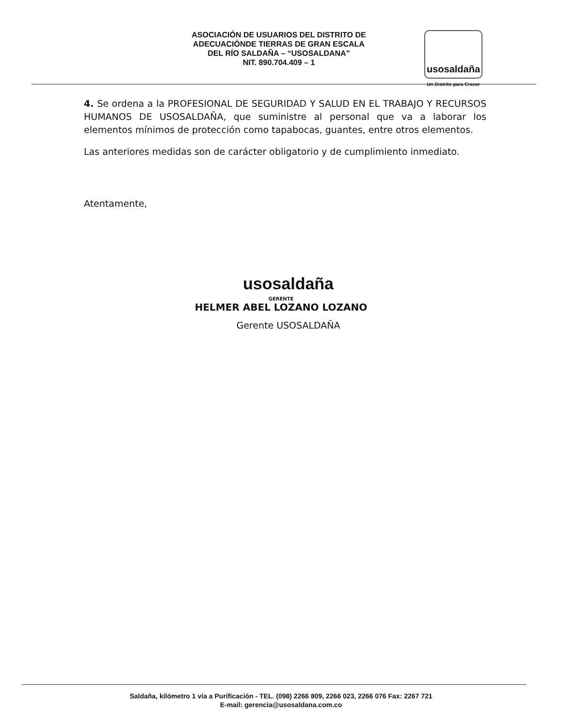ASOCIACIÓN DE USUARIOS DEL DISTRITO DE
ADECUACIÓNDE TIERRAS DE GRAN ESCALA
DEL RÍO SALDAÑA – “USOSALDANA”
NIT. 890.704.409 – 1
usosaldaña
Un Distrito para Crecer
4. Se ordena a la PROFESIONAL DE SEGURIDAD Y SALUD EN EL TRABAJO Y RECURSOS HUMANOS DE USOSALDAÑA, que suministre al personal que va a laborar los elementos mínimos de protección como tapabocas, guantes, entre otros elementos.
Las anteriores medidas son de carácter obligatorio y de cumplimiento inmediato.
Atentamente,
usosaldaña
GERENTE
HELMER ABEL LOZANO LOZANO
Gerente USOSALDAÑA
Saldaña, kilómetro 1 vía a Purificación - TEL. (098) 2266 809, 2266 023, 2266 076 Fax: 2267 721
E-mail: gerencia@usosaldana.com.co